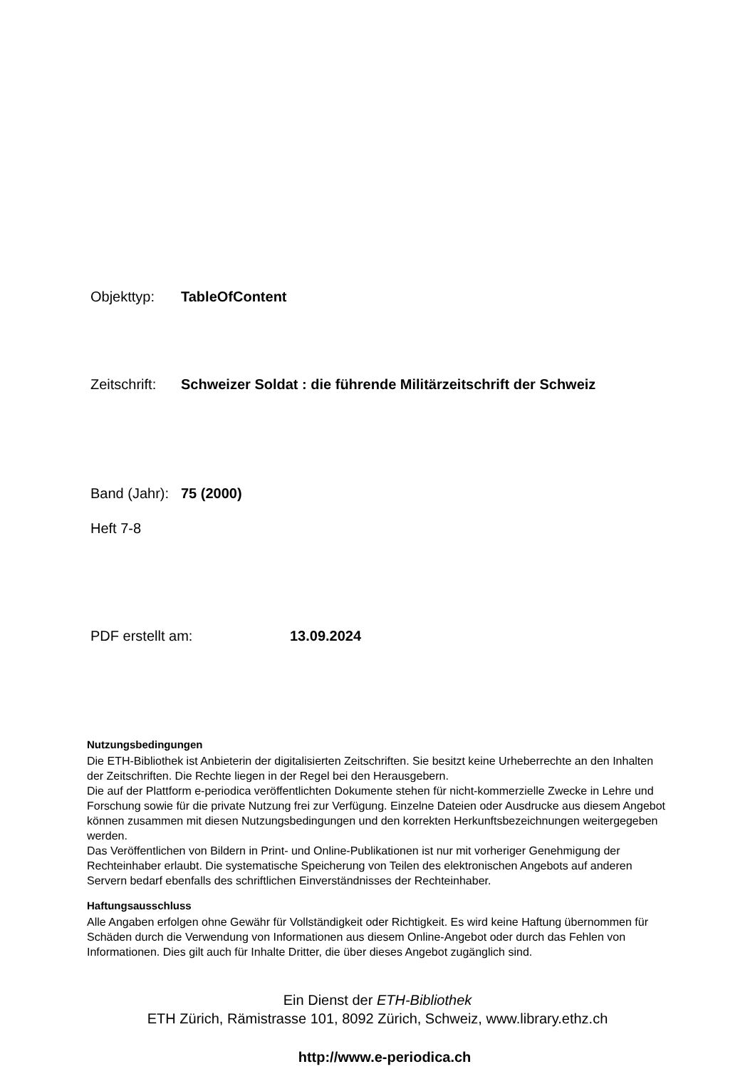Objekttyp: TableOfContent
Zeitschrift: Schweizer Soldat : die führende Militärzeitschrift der Schweiz
Band (Jahr): 75 (2000)
Heft 7-8
PDF erstellt am: 13.09.2024
Nutzungsbedingungen
Die ETH-Bibliothek ist Anbieterin der digitalisierten Zeitschriften. Sie besitzt keine Urheberrechte an den Inhalten der Zeitschriften. Die Rechte liegen in der Regel bei den Herausgebern.
Die auf der Plattform e-periodica veröffentlichten Dokumente stehen für nicht-kommerzielle Zwecke in Lehre und Forschung sowie für die private Nutzung frei zur Verfügung. Einzelne Dateien oder Ausdrucke aus diesem Angebot können zusammen mit diesen Nutzungsbedingungen und den korrekten Herkunftsbezeichnungen weitergegeben werden.
Das Veröffentlichen von Bildern in Print- und Online-Publikationen ist nur mit vorheriger Genehmigung der Rechteinhaber erlaubt. Die systematische Speicherung von Teilen des elektronischen Angebots auf anderen Servern bedarf ebenfalls des schriftlichen Einverständnisses der Rechteinhaber.
Haftungsausschluss
Alle Angaben erfolgen ohne Gewähr für Vollständigkeit oder Richtigkeit. Es wird keine Haftung übernommen für Schäden durch die Verwendung von Informationen aus diesem Online-Angebot oder durch das Fehlen von Informationen. Dies gilt auch für Inhalte Dritter, die über dieses Angebot zugänglich sind.
Ein Dienst der ETH-Bibliothek
ETH Zürich, Rämistrasse 101, 8092 Zürich, Schweiz, www.library.ethz.ch
http://www.e-periodica.ch